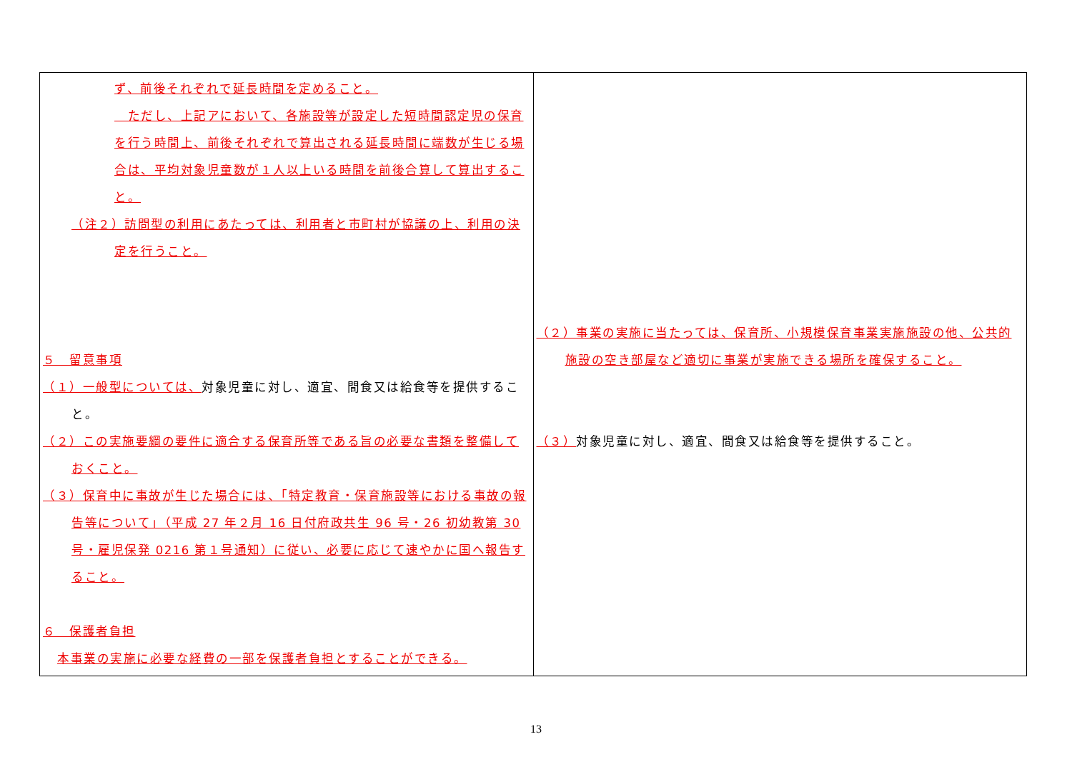| ず、前後それぞれで延長時間を定めること。 ただし、上記アにおいて、各施設等が設定した短時間認定児の保育を行う時間上、前後それぞれで算出される延長時間に端数が生じる場合は、平均対象児童数が１人以上いる時間を前後合算して算出すること。 （注２）訪問型の利用にあたっては、利用者と市町村が協議の上、利用の決定を行うこと。 ５ 留意事項 （１）一般型については、 対象児童に対し、適宜、間食又は給食等を提供すること。 （２）この実施要綱の要件に適合する保育所等である旨の必要な書類を整備しておくこと。 （３）保育中に事故が生じた場合には、「特定教育・保育施設等における事故の報告等について」（平成 27 年２月 16 日付府政共生 96 号・26 初幼教第 30 号・雇児保発 0216 第１号通知）に従い、必要に応じて速やかに国へ報告すること。 ６ 保護者負担 本事業の実施に必要な経費の一部を保護者負担とすることができる。 | （２）事業の実施に当たっては、保育所、小規模保育事業実施施設の他、公共的施設の空き部屋など適切に事業が実施できる場所を確保すること。 （３） 対象児童に対し、適宜、間食又は給食等を提供すること。 |
13